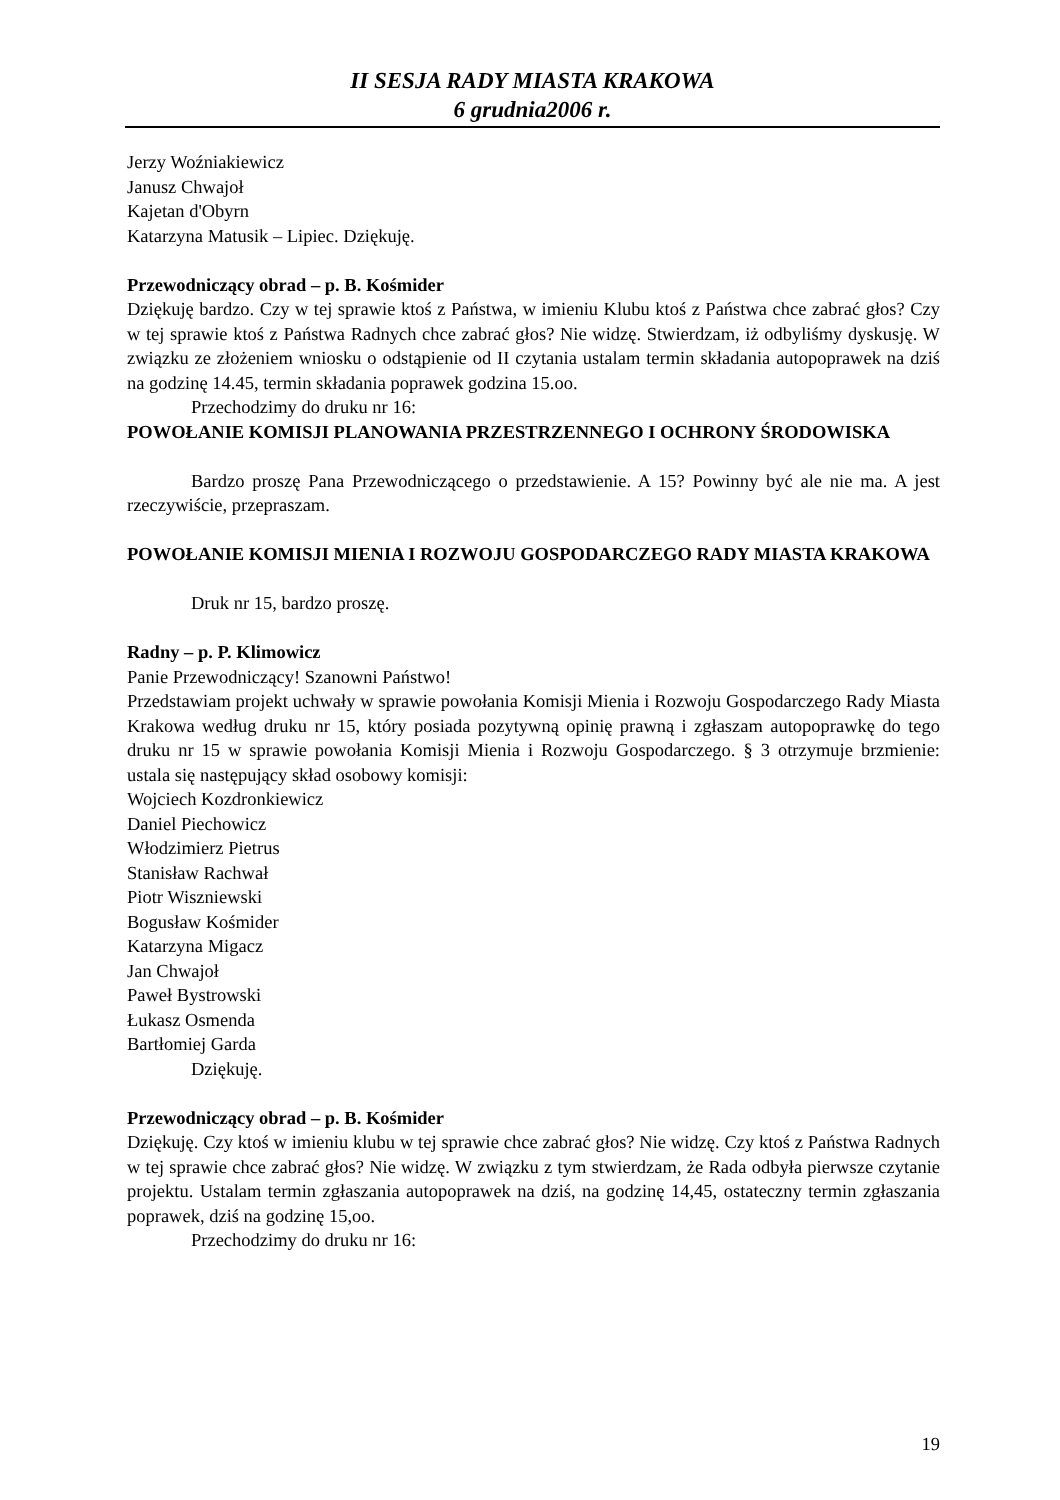II SESJA RADY MIASTA KRAKOWA
6 grudnia2006 r.
Jerzy Woźniakiewicz
Janusz Chwajoł
Kajetan d'Obyrn
Katarzyna Matusik – Lipiec. Dziękuję.
Przewodniczący obrad – p. B. Kośmider
Dziękuję bardzo. Czy w tej sprawie ktoś z Państwa, w imieniu Klubu ktoś z Państwa chce zabrać głos? Czy w tej sprawie ktoś z Państwa Radnych chce zabrać głos? Nie widzę. Stwierdzam, iż odbyliśmy dyskusję. W związku ze złożeniem wniosku o odstąpienie od II czytania ustalam termin składania autopoprawek na dziś na godzinę 14.45, termin składania poprawek godzina 15.oo.
Przechodzimy do druku nr 16:
POWOŁANIE KOMISJI PLANOWANIA PRZESTRZENNEGO I OCHRONY ŚRODOWISKA
Bardzo proszę Pana Przewodniczącego o przedstawienie. A 15? Powinny być ale nie ma. A jest rzeczywiście, przepraszam.
POWOŁANIE KOMISJI MIENIA I ROZWOJU GOSPODARCZEGO RADY MIASTA KRAKOWA
Druk nr 15, bardzo proszę.
Radny – p. P. Klimowicz
Panie Przewodniczący! Szanowni Państwo!
Przedstawiam projekt uchwały w sprawie powołania Komisji Mienia i Rozwoju Gospodarczego Rady Miasta Krakowa według druku nr 15, który posiada pozytywną opinię prawną i zgłaszam autopoprawkę do tego druku nr 15 w sprawie powołania Komisji Mienia i Rozwoju Gospodarczego. § 3 otrzymuje brzmienie: ustala się następujący skład osobowy komisji:
Wojciech Kozdronkiewicz
Daniel Piechowicz
Włodzimierz Pietrus
Stanisław Rachwał
Piotr Wiszniewski
Bogusław Kośmider
Katarzyna Migacz
Jan Chwajoł
Paweł Bystrowski
Łukasz Osmenda
Bartłomiej Garda
Dziękuję.
Przewodniczący obrad – p. B. Kośmider
Dziękuję. Czy ktoś w imieniu klubu w tej sprawie chce zabrać głos? Nie widzę. Czy ktoś z Państwa Radnych w tej sprawie chce zabrać głos? Nie widzę. W związku z tym stwierdzam, że Rada odbyła pierwsze czytanie projektu. Ustalam termin zgłaszania autopoprawek na dziś, na godzinę 14,45, ostateczny termin zgłaszania poprawek, dziś na godzinę 15,oo.
Przechodzimy do druku nr 16:
19